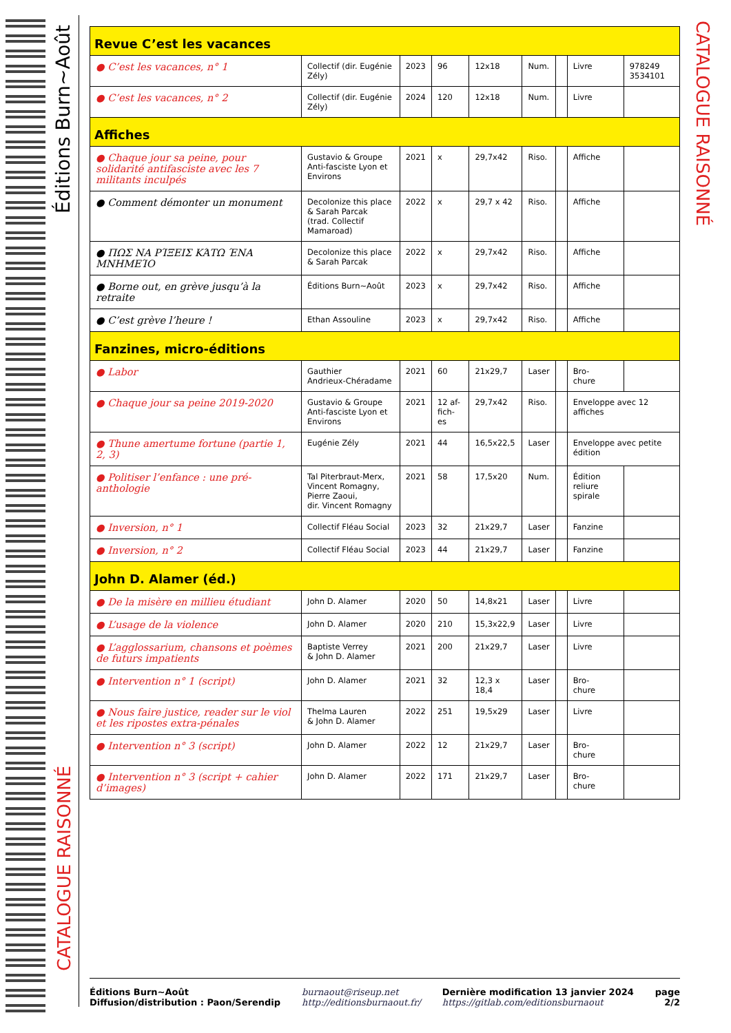Éditions Burn~Août
CATALOGUE RAISONNÉ
CATALOGUE RAISONNÉ
| Revue C’est les vacances | | | | | | | | |
| ● C’est les vacances, n° 1 | Collectif (dir. Eugénie Zély) | 2023 | 96 | 12x18 | Num. | | Livre | 978249 3534101 |
| ● C’est les vacances, n° 2 | Collectif (dir. Eugénie Zély) | 2024 | 120 | 12x18 | Num. | | Livre | |
| Affiches | | | | | | | | |
| ● Chaque jour sa peine, pour solidarité antifasciste avec les 7 militants inculpés | Gustavio & Groupe Anti-fasciste Lyon et Environs | 2021 | x | 29,7x42 | Riso. | | Affiche | |
| ● Comment démonter un monument | Decolonize this place & Sarah Parcak (trad. Collectif Mamaroad) | 2022 | x | 29,7 x 42 | Riso. | | Affiche | |
| ● ΠΩΣ ΝΑ ΡΊΞΕΙΣ ΚΆΤΩ ΈΝΑ ΜΝΗΜΕΊΟ | Decolonize this place & Sarah Parcak | 2022 | x | 29,7x42 | Riso. | | Affiche | |
| ● Borne out, en grève jusqu’à la retraite | Éditions Burn~Août | 2023 | x | 29,7x42 | Riso. | | Affiche | |
| ● C’est grève l’heure ! | Ethan Assouline | 2023 | x | 29,7x42 | Riso. | | Affiche | |
| Fanzines, micro-éditions | | | | | | | | |
| ● Labor | Gauthier Andrieux-Chéradame | 2021 | 60 | 21x29,7 | Laser | | Bro- chure | |
| ● Chaque jour sa peine 2019-2020 | Gustavio & Groupe Anti-fasciste Lyon et Environs | 2021 | 12 af-fich-es | 29,7x42 | Riso. | | Enveloppe avec 12 affiches | |
| ● Thune amertume fortune (partie 1, 2, 3) | Eugénie Zély | 2021 | 44 | 16,5x22,5 | Laser | | Enveloppe avec petite édition | |
| ● Politiser l’enfance : une pré-anthologie | Tal Piterbraut-Merx, Vincent Romagny, Pierre Zaoui, dir. Vincent Romagny | 2021 | 58 | 17,5x20 | Num. | | Édition reliure spirale | |
| ● Inversion, n° 1 | Collectif Fléau Social | 2023 | 32 | 21x29,7 | Laser | | Fanzine | |
| ● Inversion, n° 2 | Collectif Fléau Social | 2023 | 44 | 21x29,7 | Laser | | Fanzine | |
| John D. Alamer (éd.) | | | | | | | | |
| ● De la misère en millieu étudiant | John D. Alamer | 2020 | 50 | 14,8x21 | Laser | | Livre | |
| ● L’usage de la violence | John D. Alamer | 2020 | 210 | 15,3x22,9 | Laser | | Livre | |
| ● L’agglossarium, chansons et poèmes de futurs impatients | Baptiste Verrey & John D. Alamer | 2021 | 200 | 21x29,7 | Laser | | Livre | |
| ● Intervention n° 1 (script) | John D. Alamer | 2021 | 32 | 12,3 x 18,4 | Laser | | Bro- chure | |
| ● Nous faire justice, reader sur le viol et les ripostes extra-pénales | Thelma Lauren & John D. Alamer | 2022 | 251 | 19,5x29 | Laser | | Livre | |
| ● Intervention n° 3 (script) | John D. Alamer | 2022 | 12 | 21x29,7 | Laser | | Bro- chure | |
| ● Intervention n° 3 (script + cahier d’images) | John D. Alamer | 2022 | 171 | 21x29,7 | Laser | | Bro- chure | |
Éditions Burn~Août
Diffusion/distribution : Paon/Serendip
burnaout@riseup.net
http://editionsburnaout.fr/
Dernière modification 13 janvier 2024
https://gitlab.com/editionsburnaout
page
2/2